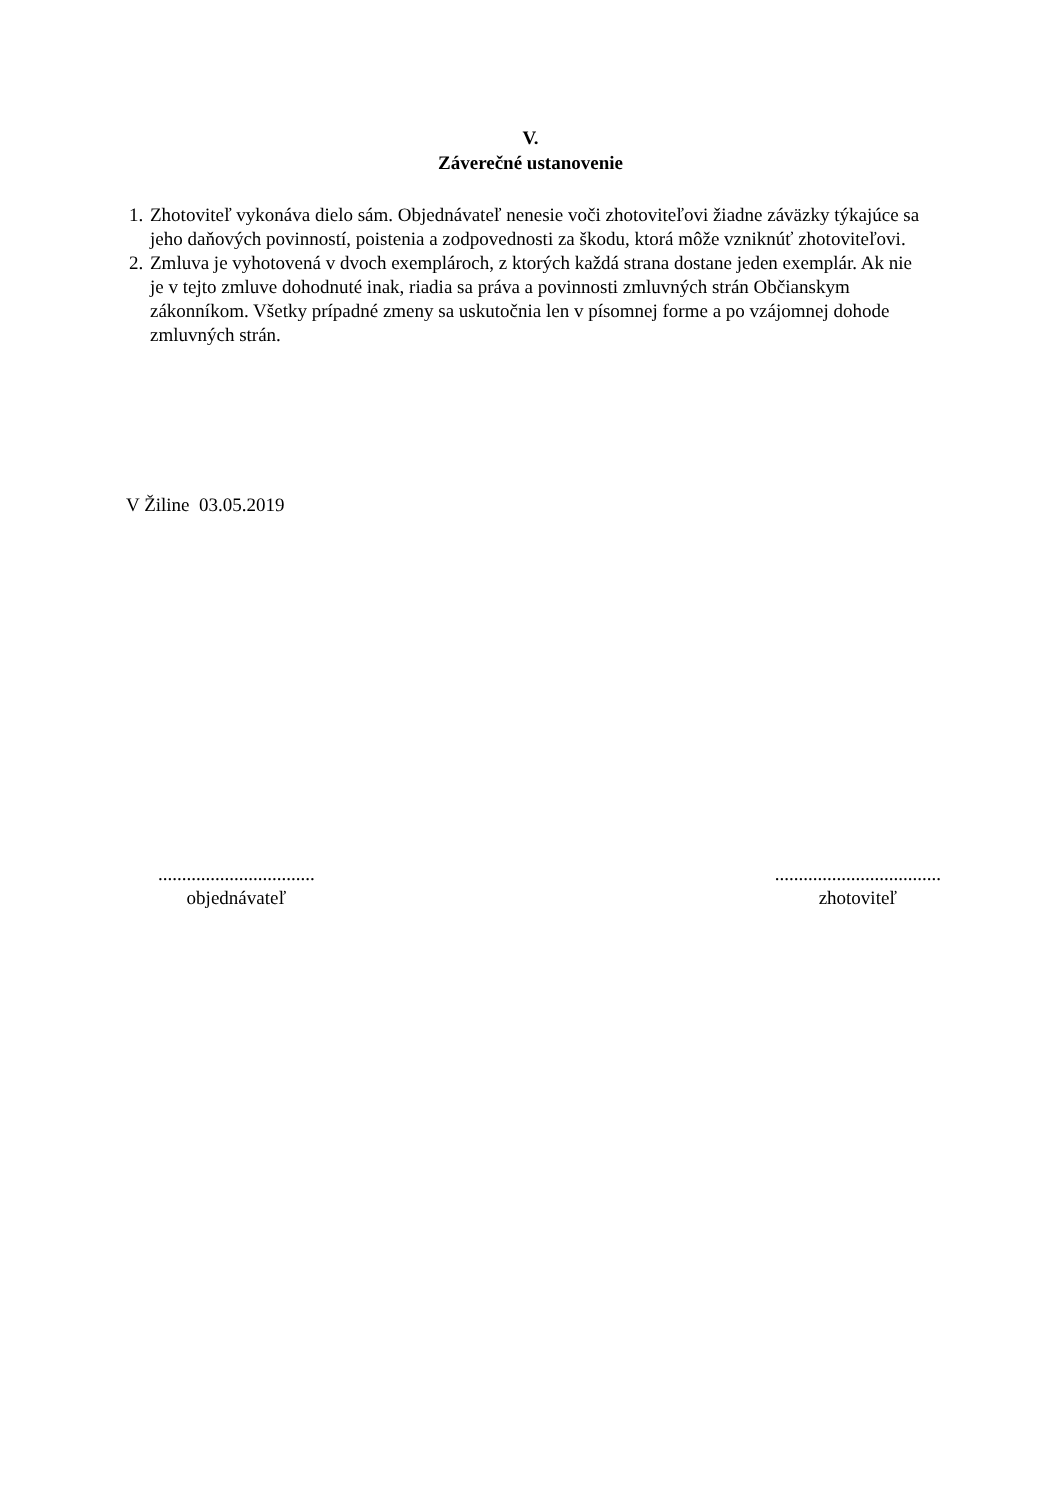V.
Záverečné ustanovenie
1. Zhotoviteľ vykonáva dielo sám. Objednávateľ nenesie voči zhotoviteľovi žiadne záväzky týkajúce sa jeho daňových povinností, poistenia a zodpovednosti za škodu, ktorá môže vzniknúť zhotoviteľovi.
2. Zmluva je vyhotovená v dvoch exemplároch, z ktorých každá strana dostane jeden exemplár. Ak nie je v tejto zmluve dohodnuté inak, riadia sa práva a povinnosti zmluvných strán Občianskym zákonníkom. Všetky prípadné zmeny sa uskutočnia len v písomnej forme a po vzájomnej dohode zmluvných strán.
V Žiline 03.05.2019
.................................
objednávateľ
...................................
zhotoviteľ